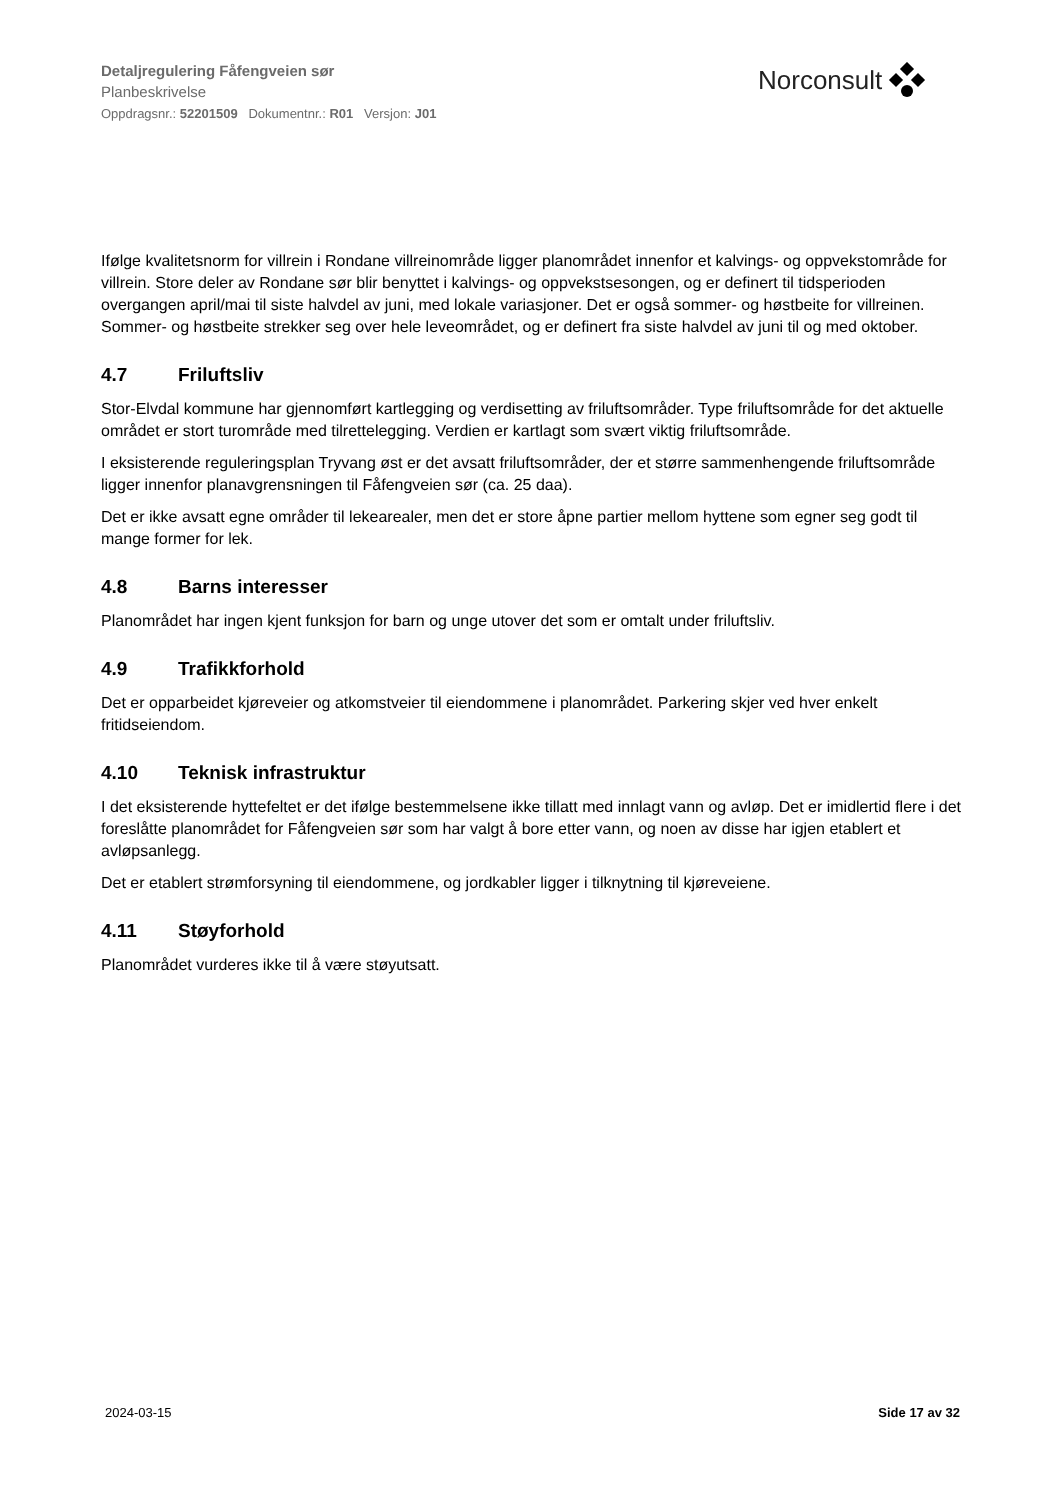Detaljregulering Fåfengveien sør
Planbeskrivelse
Oppdragsnr.: 52201509 Dokumentnr.: R01 Versjon: J01
Norconsult
Ifølge kvalitetsnorm for villrein i Rondane villreinområde ligger planområdet innenfor et kalvings- og oppvekstområde for villrein. Store deler av Rondane sør blir benyttet i kalvings- og oppvekstsesongen, og er definert til tidsperioden overgangen april/mai til siste halvdel av juni, med lokale variasjoner. Det er også sommer- og høstbeite for villreinen. Sommer- og høstbeite strekker seg over hele leveområdet, og er definert fra siste halvdel av juni til og med oktober.
4.7 Friluftsliv
Stor-Elvdal kommune har gjennomført kartlegging og verdisetting av friluftsområder. Type friluftsområde for det aktuelle området er stort turområde med tilrettelegging. Verdien er kartlagt som svært viktig friluftsområde.
I eksisterende reguleringsplan Tryvang øst er det avsatt friluftsområder, der et større sammenhengende friluftsområde ligger innenfor planavgrensningen til Fåfengveien sør (ca. 25 daa).
Det er ikke avsatt egne områder til lekearealer, men det er store åpne partier mellom hyttene som egner seg godt til mange former for lek.
4.8 Barns interesser
Planområdet har ingen kjent funksjon for barn og unge utover det som er omtalt under friluftsliv.
4.9 Trafikkforhold
Det er opparbeidet kjøreveier og atkomstveier til eiendommene i planområdet. Parkering skjer ved hver enkelt fritidseiendom.
4.10 Teknisk infrastruktur
I det eksisterende hyttefeltet er det ifølge bestemmelsene ikke tillatt med innlagt vann og avløp. Det er imidlertid flere i det foreslåtte planområdet for Fåfengveien sør som har valgt å bore etter vann, og noen av disse har igjen etablert et avløpsanlegg.
Det er etablert strømforsyning til eiendommene, og jordkabler ligger i tilknytning til kjøreveiene.
4.11 Støyforhold
Planområdet vurderes ikke til å være støyutsatt.
2024-03-15 Side 17 av 32